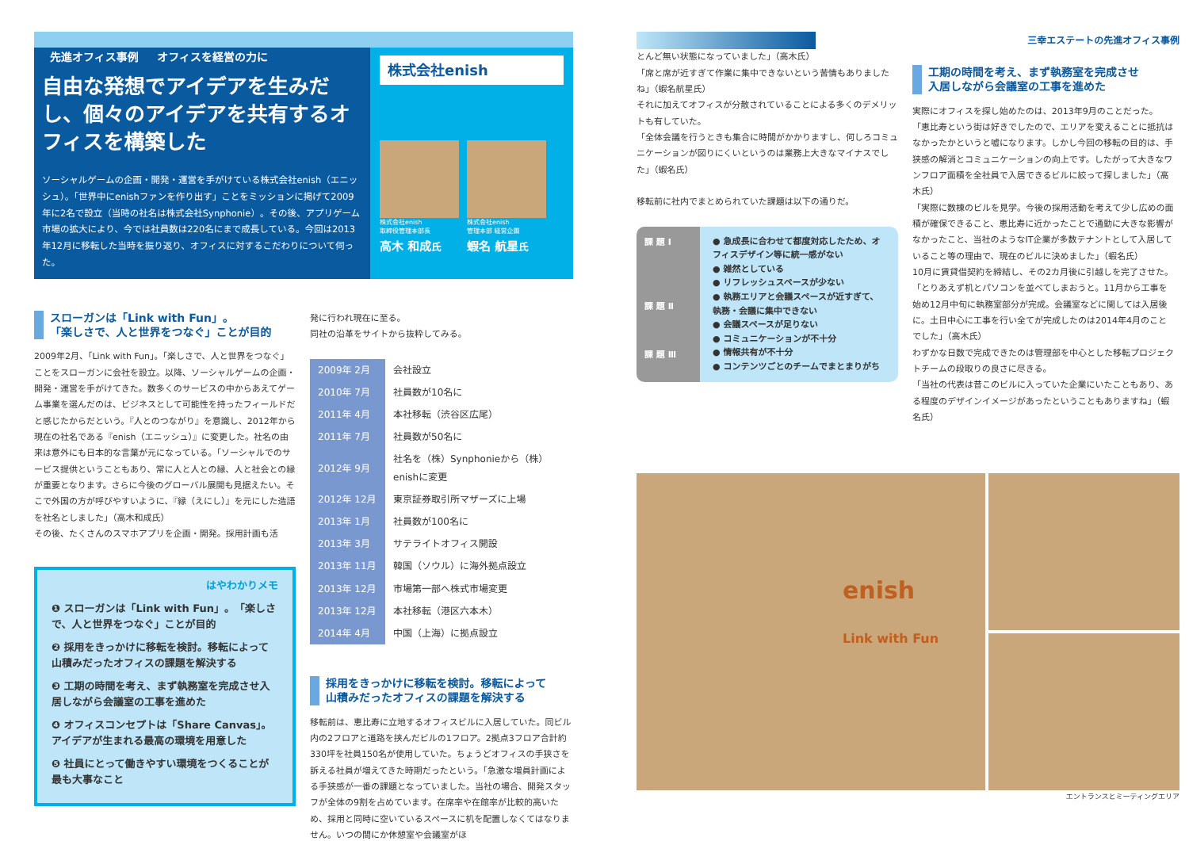先進オフィス事例 オフィスを経営の力に
自由な発想でアイデアを生みだし、個々のアイデアを共有するオフィスを構築した
ソーシャルゲームの企画・開発・運営を手がけている株式会社enish（エニッシュ）。「世界中にenishファンを作り出す」ことをミッションに掲げて2009年に2名で設立（当時の社名は株式会社Synphonie）。その後、アプリゲーム市場の拡大により、今では社員数は220名にまで成長している。今回は2013年12月に移転した当時を振り返り、オフィスに対するこだわりについて伺った。
株式会社enish
株式会社enish
取締役管理本部長
高木 和成氏
株式会社enish
管理本部 経営企画
蝦名 航星氏
スローガンは「Link with Fun」。
「楽しさで、人と世界をつなぐ」ことが目的
2009年2月、「Link with Fun」。「楽しさで、人と世界をつなぐ」ことをスローガンに会社を設立。以降、ソーシャルゲームの企画・開発・運営を手がけてきた。数多くのサービスの中からあえてゲーム事業を選んだのは、ビジネスとして可能性を持ったフィールドだと感じたからだという。『人とのつながり』を意識し、2012年から現在の社名である『enish（エニッシュ）』に変更した。社名の由来は意外にも日本的な言葉が元になっている。「ソーシャルでのサービス提供ということもあり、常に人と人との縁、人と社会との縁が重要となります。さらに今後のグローバル展開も見据えたい。そこで外国の方が呼びやすいように、『縁（えにし）』を元にした造語を社名としました」（高木和成氏）
その後、たくさんのスマホアプリを企画・開発。採用計画も活
はやわかりメモ
❶ スローガンは「Link with Fun」。「楽しさで、人と世界をつなぐ」ことが目的
❷ 採用をきっかけに移転を検討。移転によって山積みだったオフィスの課題を解決する
❸ 工期の時間を考え、まず執務室を完成させ入居しながら会議室の工事を進めた
❹ オフィスコンセプトは「Share Canvas」。アイデアが生まれる最高の環境を用意した
❺ 社員にとって働きやすい環境をつくることが最も大事なこと
発に行われ現在に至る。
同社の沿革をサイトから抜粋してみる。
| 2009年 2月 | 会社設立 |
| 2010年 7月 | 社員数が10名に |
| 2011年 4月 | 本社移転（渋谷区広尾） |
| 2011年 7月 | 社員数が50名に |
| 2012年 9月 | 社名を（株）Synphonieから（株）enishに変更 |
| 2012年 12月 | 東京証券取引所マザーズに上場 |
| 2013年 1月 | 社員数が100名に |
| 2013年 3月 | サテライトオフィス開設 |
| 2013年 11月 | 韓国（ソウル）に海外拠点設立 |
| 2013年 12月 | 市場第一部へ株式市場変更 |
| 2013年 12月 | 本社移転（港区六本木） |
| 2014年 4月 | 中国（上海）に拠点設立 |
採用をきっかけに移転を検討。移転によって
山積みだったオフィスの課題を解決する
移転前は、恵比寿に立地するオフィスビルに入居していた。同ビル内の2フロアと道路を挟んだビルの1フロア。2拠点3フロア合計約330坪を社員150名が使用していた。ちょうどオフィスの手狭さを訴える社員が増えてきた時期だったという。「急激な増員計画による手狭感が一番の課題となっていました。当社の場合、開発スタッフが全体の9割を占めています。在席率や在館率が比較的高いため、採用と同時に空いているスペースに机を配置しなくてはなりません。いつの間にか休憩室や会議室がほ
三幸エステートの先進オフィス事例
とんど無い状態になっていました」（高木氏）
「席と席が近すぎて作業に集中できないという苦情もありましたね」（蝦名航星氏）
それに加えてオフィスが分散されていることによる多くのデメリットも有していた。
「全体会議を行うときも集合に時間がかかりますし、何しろコミュニケーションが図りにくいというのは業務上大きなマイナスでした」（蝦名氏）
移転前に社内でまとめられていた課題は以下の通りだ。
課 題 Ⅰ
課 題 Ⅱ
課 題 Ⅲ
● 急成長に合わせて都度対応したため、オフィスデザイン等に統一感がない
● 雑然としている
● リフレッシュスペースが少ない
● 執務エリアと会議スペースが近すぎて、執務・会議に集中できない
● 会議スペースが足りない
● コミュニケーションが不十分
● 情報共有が不十分
● コンテンツごとのチームでまとまりがち
工期の時間を考え、まず執務室を完成させ
入居しながら会議室の工事を進めた
実際にオフィスを探し始めたのは、2013年9月のことだった。
「恵比寿という街は好きでしたので、エリアを変えることに抵抗はなかったかというと嘘になります。しかし今回の移転の目的は、手狭感の解消とコミュニケーションの向上です。したがって大きなワンフロア面積を全社員で入居できるビルに絞って探しました」（高木氏）
「実際に数棟のビルを見学。今後の採用活動を考えて少し広めの面積が確保できること、恵比寿に近かったことで通勤に大きな影響がなかったこと、当社のようなIT企業が多数テナントとして入居していること等の理由で、現在のビルに決めました」（蝦名氏）
10月に賃貸借契約を締結し、その2カ月後に引越しを完了させた。
「とりあえず机とパソコンを並べてしまおうと。11月から工事を始め12月中旬に執務室部分が完成。会議室などに関しては入居後に。土日中心に工事を行い全てが完成したのは2014年4月のことでした」（高木氏）
わずかな日数で完成できたのは管理部を中心とした移転プロジェクトチームの段取りの良さに尽きる。
「当社の代表は昔このビルに入っていた企業にいたこともあり、ある程度のデザインイメージがあったということもありますね」（蝦名氏）
enish
Link with Fun
エントランスとミーティングエリア